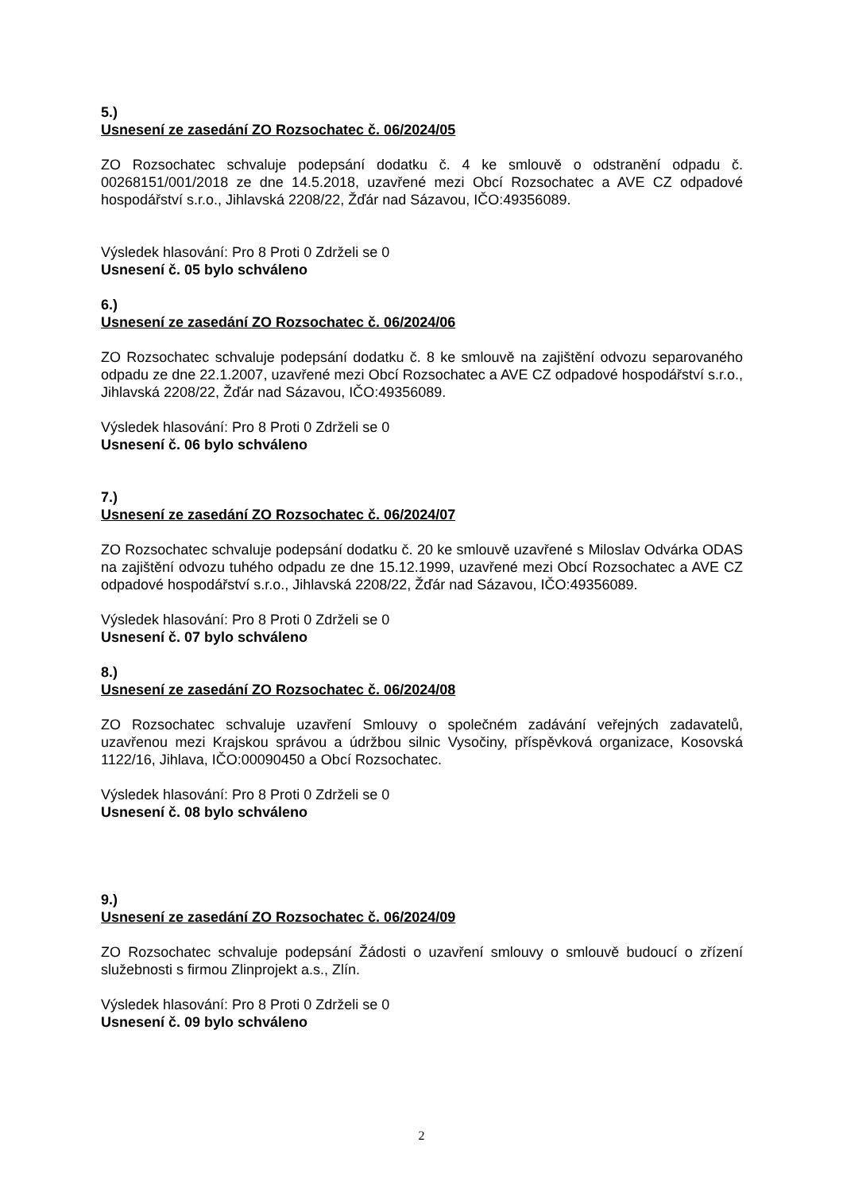5.)
Usnesení ze zasedání ZO Rozsochatec č. 06/2024/05
ZO Rozsochatec schvaluje podepsání dodatku č. 4 ke smlouvě o odstranění odpadu č. 00268151/001/2018 ze dne 14.5.2018, uzavřené mezi Obcí Rozsochatec a AVE CZ odpadové hospodářství s.r.o., Jihlavská 2208/22, Žďár nad Sázavou, IČO:49356089.
Výsledek hlasování: Pro 8 Proti 0 Zdrželi se 0
Usnesení č. 05 bylo schváleno
6.)
Usnesení ze zasedání ZO Rozsochatec č. 06/2024/06
ZO Rozsochatec schvaluje podepsání dodatku č. 8 ke smlouvě na zajištění odvozu separovaného odpadu ze dne 22.1.2007, uzavřené mezi Obcí Rozsochatec a AVE CZ odpadové hospodářství s.r.o., Jihlavská 2208/22, Žďár nad Sázavou, IČO:49356089.
Výsledek hlasování: Pro 8 Proti 0 Zdrželi se 0
Usnesení č. 06 bylo schváleno
7.)
Usnesení ze zasedání ZO Rozsochatec č. 06/2024/07
ZO Rozsochatec schvaluje podepsání dodatku č. 20 ke smlouvě uzavřené s Miloslav Odvárka ODAS na zajištění odvozu tuhého odpadu ze dne 15.12.1999, uzavřené mezi Obcí Rozsochatec a AVE CZ odpadové hospodářství s.r.o., Jihlavská 2208/22, Žďár nad Sázavou, IČO:49356089.
Výsledek hlasování: Pro 8 Proti 0 Zdrželi se 0
Usnesení č. 07 bylo schváleno
8.)
Usnesení ze zasedání ZO Rozsochatec č. 06/2024/08
ZO Rozsochatec schvaluje uzavření Smlouvy o společném zadávání veřejných zadavatelů, uzavřenou mezi Krajskou správou a údržbou silnic Vysočiny, příspěvková organizace, Kosovská 1122/16, Jihlava, IČO:00090450 a Obcí Rozsochatec.
Výsledek hlasování: Pro 8 Proti 0 Zdrželi se 0
Usnesení č. 08 bylo schváleno
9.)
Usnesení ze zasedání ZO Rozsochatec č. 06/2024/09
ZO Rozsochatec schvaluje podepsání Žádosti o uzavření smlouvy o smlouvě budoucí o zřízení služebnosti s firmou Zlinprojekt a.s., Zlín.
Výsledek hlasování: Pro 8 Proti 0 Zdrželi se 0
Usnesení č. 09 bylo schváleno
2